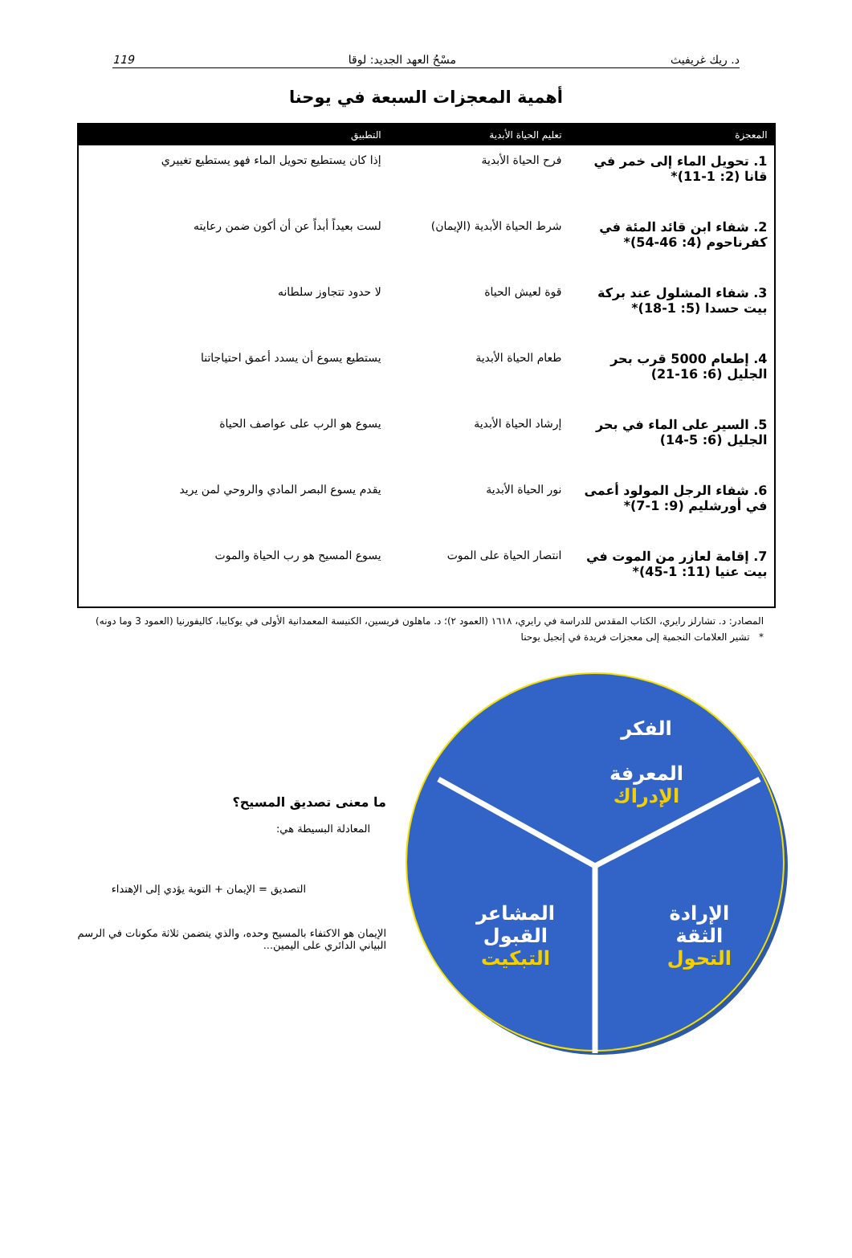د. ريك غريفيث مسْحُ العهد الجديد: لوقا 119
أهمية المعجزات السبعة في يوحنا
| المعجزة | تعليم الحياة الأبدية | التطبيق | |
| --- | --- | --- | --- |
| 1. تحويل الماء إلى خمر في قانا (2: 1-11)* | فرح الحياة الأبدية | إذا كان يستطيع تحويل الماء فهو يستطيع تغييري | |
| 2. شفاء ابن قائد المئة في كفرناحوم (4: 46-54)* | شرط الحياة الأبدية (الإيمان) | لست بعيداً أبداً عن أن أكون ضمن رعايته | |
| 3. شفاء المشلول عند بركة بيت حسدا (5: 1-18)* | قوة لعيش الحياة | لا حدود تتجاوز سلطانه | |
| 4. إطعام 5000 قرب بحر الجليل (6: 16-21) | طعام الحياة الأبدية | يستطيع يسوع أن يسدد أعمق احتياجاتنا | |
| 5. السير على الماء في بحر الجليل (6: 5-14) | إرشاد الحياة الأبدية | يسوع هو الرب على عواصف الحياة | |
| 6. شفاء الرجل المولود أعمى في أورشليم (9: 1-7)* | نور الحياة الأبدية | يقدم يسوع البصر المادي والروحي لمن يريد | |
| 7. إقامة لعازر من الموت في بيت عنيا (11: 1-45)* | انتصار الحياة على الموت | يسوع المسيح هو رب الحياة والموت | |
المصادر: د. تشارلز رايري، الكتاب المقدس للدراسة في رايري، ١٦١٨ (العمود ٢)؛ د. ماهلون فريسين، الكنيسة المعمدانية الأولى في يوكايبا، كاليفورنيا (العمود 3 وما دونه)
* تشير العلامات النجمية إلى معجزات فريدة في إنجيل يوحنا
الفكر
المعرفة
الإدراك
الإرادة
الثقة
التحول
المشاعر
القبول
التبكيت
ما معنى تصديق المسيح؟
المعادلة البسيطة هي:
التصديق = الإيمان + التوبة يؤدي إلى الإهتداء
الإيمان هو الاكتفاء بالمسيح وحده، والذي يتضمن ثلاثة مكونات في الرسم البياني الدائري على اليمين...